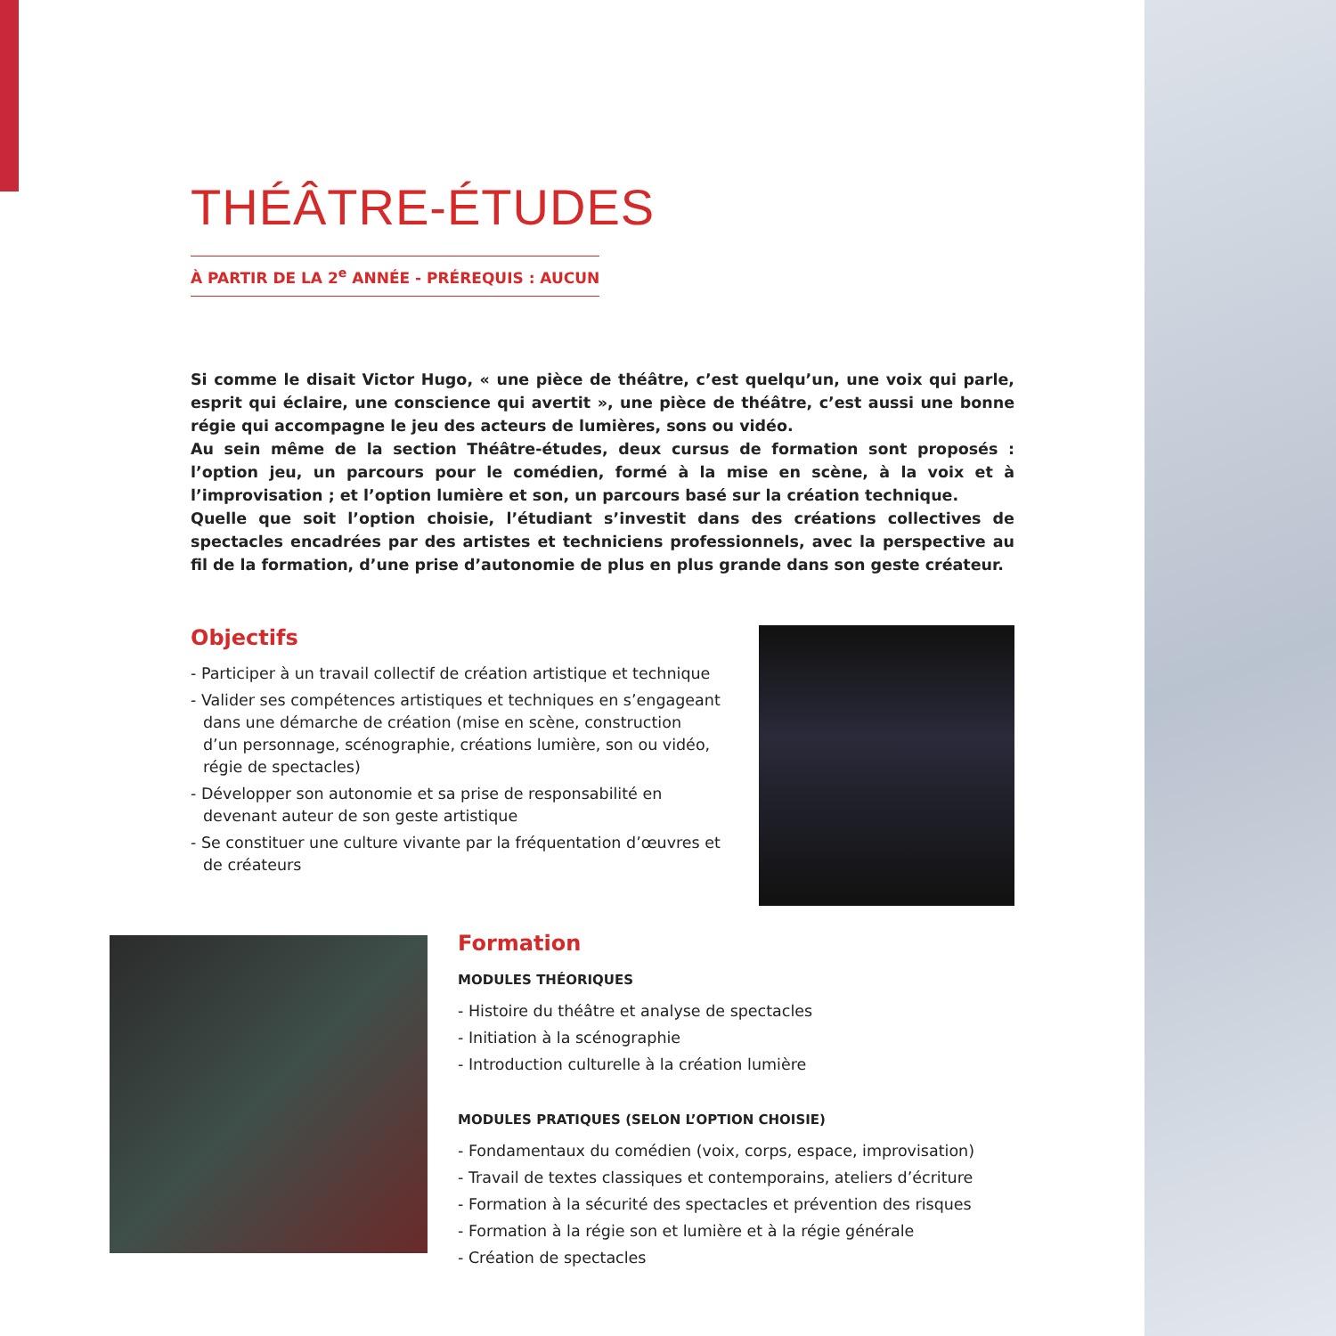THÉÂTRE-ÉTUDES
À PARTIR DE LA 2<sup>e</sup> ANNÉE - PRÉREQUIS : AUCUN
Si comme le disait Victor Hugo, « une pièce de théâtre, c’est quelqu’un, une voix qui parle, esprit qui éclaire, une conscience qui avertit », une pièce de théâtre, c’est aussi une bonne régie qui accompagne le jeu des acteurs de lumières, sons ou vidéo.
Au sein même de la section Théâtre-études, deux cursus de formation sont proposés : l’option jeu, un parcours pour le comédien, formé à la mise en scène, à la voix et à l’improvisation ; et l’option lumière et son, un parcours basé sur la création technique.
Quelle que soit l’option choisie, l’étudiant s’investit dans des créations collectives de spectacles encadrées par des artistes et techniciens professionnels, avec la perspective au fil de la formation, d’une prise d’autonomie de plus en plus grande dans son geste créateur.
Objectifs
- Participer à un travail collectif de création artistique et technique
- Valider ses compétences artistiques et techniques en s’engageant dans une démarche de création (mise en scène, construction d’un personnage, scénographie, créations lumière, son ou vidéo, régie de spectacles)
- Développer son autonomie et sa prise de responsabilité en devenant auteur de son geste artistique
- Se constituer une culture vivante par la fréquentation d’œuvres et de créateurs
Formation
MODULES THÉORIQUES
- Histoire du théâtre et analyse de spectacles
- Initiation à la scénographie
- Introduction culturelle à la création lumière
MODULES PRATIQUES (SELON L’OPTION CHOISIE)
- Fondamentaux du comédien (voix, corps, espace, improvisation)
- Travail de textes classiques et contemporains, ateliers d’écriture
- Formation à la sécurité des spectacles et prévention des risques
- Formation à la régie son et lumière et à la régie générale
- Création de spectacles